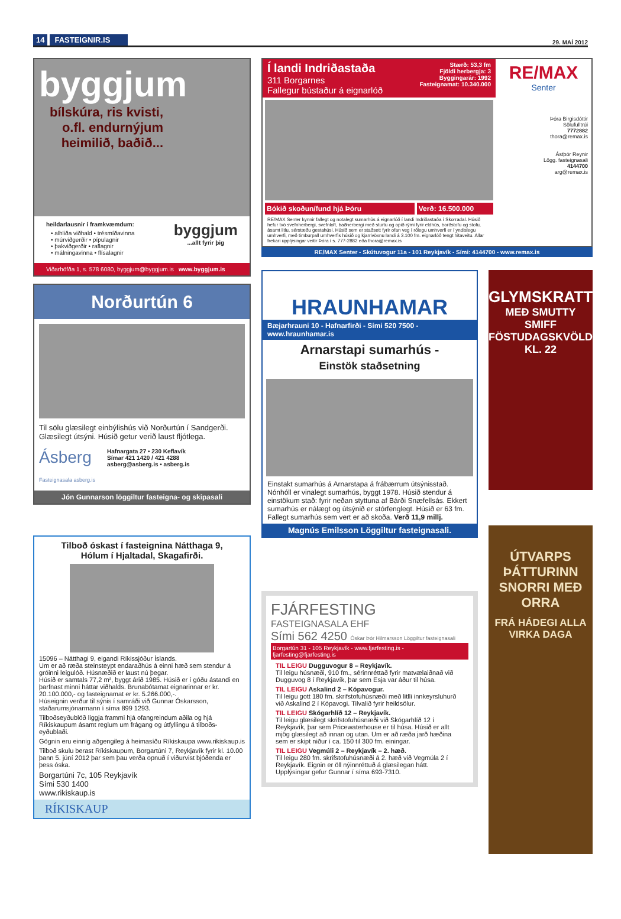14 FASTEIGNIR.IS
29. MAÍ 2012
byggjum
bílskúra, ris kvisti, o.fl. endurnýjum heimilið, baðið...
heildarlausnir í framkvæmdum:
• alhliða viðhald • trésmíðavinna
• múrviðgerðir • pípulagnir
• þakviðgerðir • raflagnir
• málningavinna • flísalagnir
byggjum
...allt fyrir þig
Viðarhöfða 1, s. 578 6080, byggjum@byggjum.is www.byggjum.is
Norðurtún 6
Til sölu glæsilegt einbýlishús við Norðurtún í Sandgerði. Glæsilegt útsýni. Húsið getur verið laust fljótlega.
Ásberg
Fasteignasala asberg.is
Hafnargata 27 • 230 Keflavík
Símar 421 1420 / 421 4288
asberg@asberg.is • asberg.is
Jón Gunnarson löggiltur fasteigna- og skipasali
Tilboð óskast í fasteignina Nátthaga 9,
Hólum í Hjaltadal, Skagafirði.
15096 – Nátthagi 9, eigandi Ríkissjóður Íslands.
Um er að ræða steinsteypt endaraðhús á einni hæð sem stendur á gróinni leigulóð. Húsnæðið er laust nú þegar.
Húsið er samtals 77,2 m², byggt árið 1985. Húsið er í góðu ástandi en þarfnast minni háttar viðhalds. Brunabótamat eignarinnar er kr. 20.100.000,- og fasteignamat er kr. 5.266.000,-.
Húseignin verður til sýnis í samráði við Gunnar Óskarsson, staðarumsjónarmann í síma 899 1293.
Tilboðseyðublöð liggja frammi hjá ofangreindum aðila og hjá Ríkiskaupum ásamt reglum um frágang og útfyllingu á tilboðs-eyðublaði.
Gögnin eru einnig aðgengileg á heimasíðu Ríkiskaupa www.rikiskaup.is
Tilboð skulu berast Ríkiskaupum, Borgartúni 7, Reykjavík fyrir kl. 10.00 þann 5. júní 2012 þar sem þau verða opnuð í viðurvist bjóðenda er þess óska.
Borgartúni 7c, 105 Reykjavík
Sími 530 1400
www.rikiskaup.is
RÍKISKAUP
Í landi Indriðastaða
311 Borgarnes
Fallegur bústaður á eignarlóð
Stærð: 53,3 fm
Fjöldi herbergja: 3
Byggingarár: 1992
Fasteignamat: 10.340.000
Bókið skoðun/fund hjá Þóru Verð: 16.500.000
RE/MAX Senter kynnir fallegt og notalegt sumarhús á eignarlóð í landi Indriðastaða í Skorradal. Húsið hefur tvö svefnherbergi, svefnloft, baðherbergi með sturtu og opið rými fyrir eldhús, borðstofu og stofu, ásamt litlu, sérstæðu gestahúsi. Húsið sem er staðsett fyrir ofan veg í rólegu umhverfi er í yndislegu umhverfi, með timburpall umhverfis húsið og kjarrivöxnu landi á 3.100 fm. eignarlóð tengt hitaveitu. Allar frekari upplýsingar veitir Þóra í s. 777-2882 eða thora@remax.is
RE/MAX
Senter
Þóra Birgisdóttir
Sölufulltrúi
7772882
thora@remax.is
Ástþór Reynir
Lögg. fasteignasali
4144700
arg@remax.is
RE/MAX Senter - Skútuvogur 11a - 101 Reykjavík - Sími: 4144700 - www.remax.is
HRAUNHAMAR
Bæjarhrauni 10 - Hafnarfirði - Sími 520 7500 - www.hraunhamar.is
Arnarstapi sumarhús -
Einstök staðsetning
Einstakt sumarhús á Arnarstapa á frábærrum útsýnisstað. Nónhóll er vinalegt sumarhús, byggt 1978. Húsið stendur á einstökum stað: fyrir neðan styttuna af Bárði Snæfellsás. Ekkert sumarhús er nálægt og útsýnið er stórfenglegt. Húsið er 63 fm. Fallegt sumarhús sem vert er að skoða. Verð 11,9 millj.
Magnús Emilsson Löggiltur fasteignasali.
FJÁRFESTING
FASTEIGNASALA EHF
Sími 562 4250 Óskar Þór Hilmarsson Löggiltur fasteignasali
Borgartún 31 - 105 Reykjavík - www.fjarfesting.is - fjarfesting@fjarfesting.is
TIL LEIGU Dugguvogur 8 – Reykjavík.
Til leigu húsnæði, 910 fm., sérinnréttað fyrir matvælaiðnað við Dugguvog 8 í Reykjavík, þar sem Esja var áður til húsa.
TIL LEIGU Askalind 2 – Kópavogur.
Til leigu gott 180 fm. skrifstofuhúsnæði með litlli innkeyrsluhurð við Askalind 2 í Kópavogi. Tilvalið fyrir heildsölur.
TIL LEIGU Skógarhlíð 12 – Reykjavík.
Til leigu glæsilegt skrifstofuhúsnæði við Skógarhlíð 12 í Reykjavík, þar sem Pricewaterhouse er til húsa. Húsið er allt mjög glæsilegt að innan og utan. Um er að ræða jarð hæðina sem er skipt niður í ca. 150 til 300 fm. einingar.
TIL LEIGU Vegmúli 2 – Reykjavík – 2. hæð.
Til leigu 280 fm. skrifstofuhúsnæði á 2. hæð við Vegmúla 2 í Reykjavík. Eignin er öll nýinnréttuð á glæsilegan hátt. Upplýsingar gefur Gunnar í síma 693-7310.
GLYMSKRATTINN
MEÐ SMUTTY SMIFF FÖSTUDAGSKVÖLD KL. 22
ÚTVARPS ÞÁTTURINN SNORRI MEÐ ORRA
FRÁ HÁDEGI ALLA VIRKA DAGA